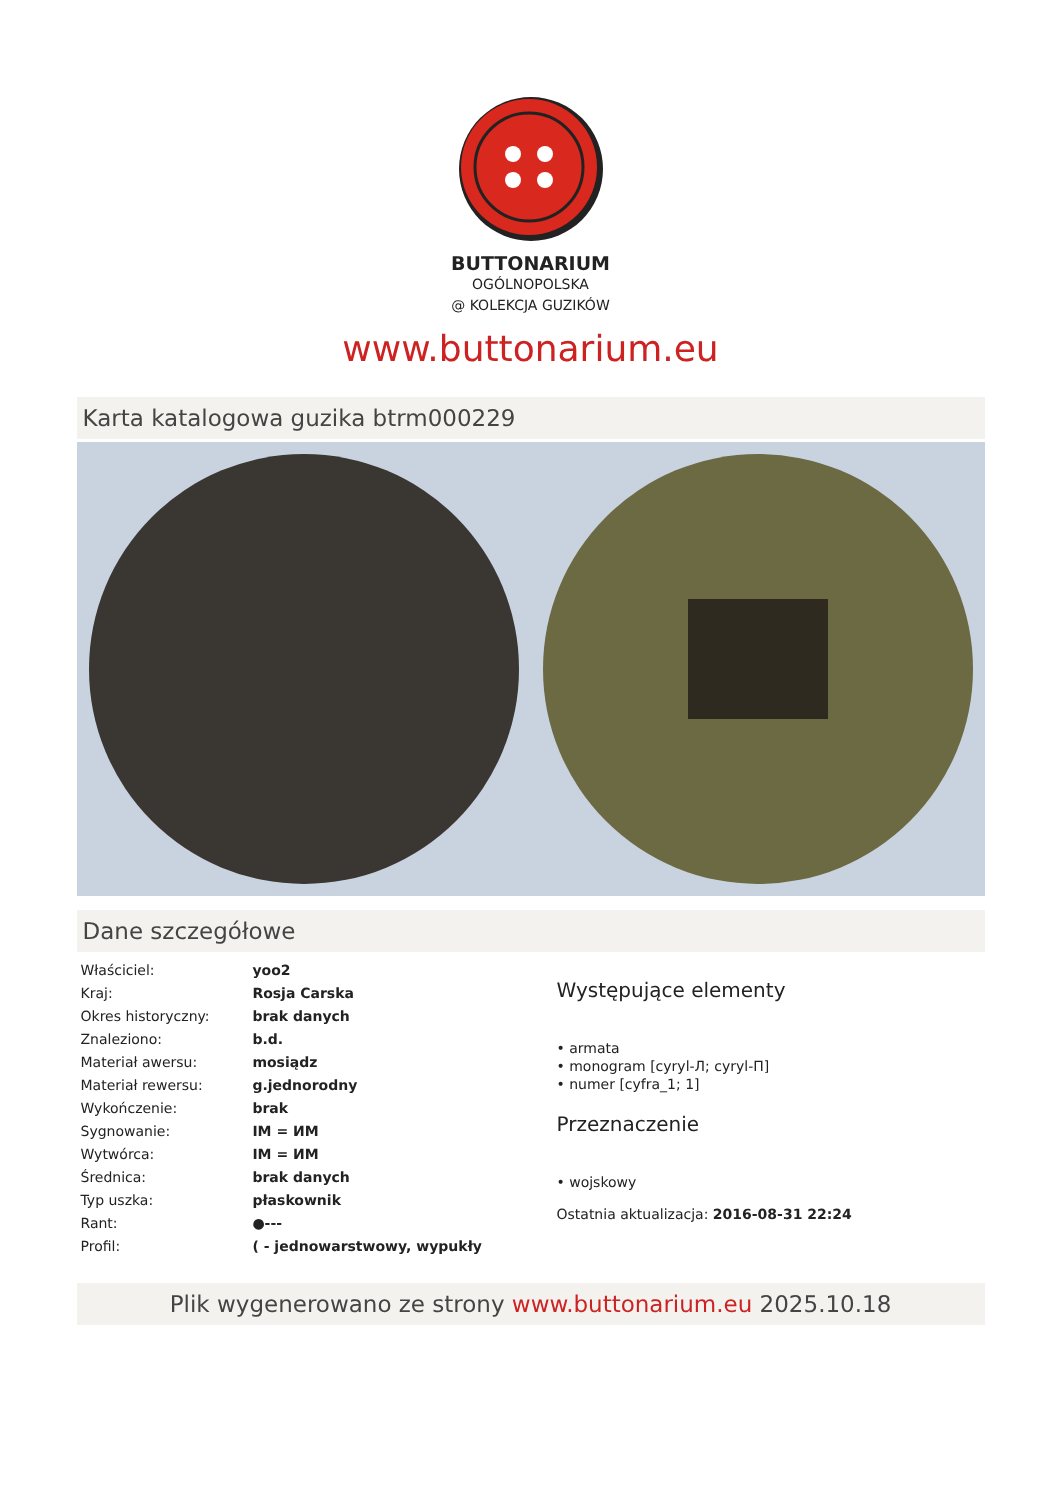BUTTONARIUM
OGÓLNOPOLSKA
@ KOLEKCJA GUZIKÓW
www.buttonarium.eu
Karta katalogowa guzika btrm000229
Dane szczegółowe
| Właściciel: | yoo2 |
| Kraj: | Rosja Carska |
| Okres historyczny: | brak danych |
| Znaleziono: | b.d. |
| Materiał awersu: | mosiądz |
| Materiał rewersu: | g.jednorodny |
| Wykończenie: | brak |
| Sygnowanie: | IM = ИМ |
| Wytwórca: | IM = ИМ |
| Średnica: | brak danych |
| Typ uszka: | płaskownik |
| Rant: | ●--- |
| Profil: | ( - jednowarstwowy, wypukły |
Występujące elementy
• armata
• monogram [cyryl-Л; cyryl-П]
• numer [cyfra_1; 1]
Przeznaczenie
• wojskowy
Ostatnia aktualizacja: 2016-08-31 22:24
Plik wygenerowano ze strony www.buttonarium.eu 2025.10.18